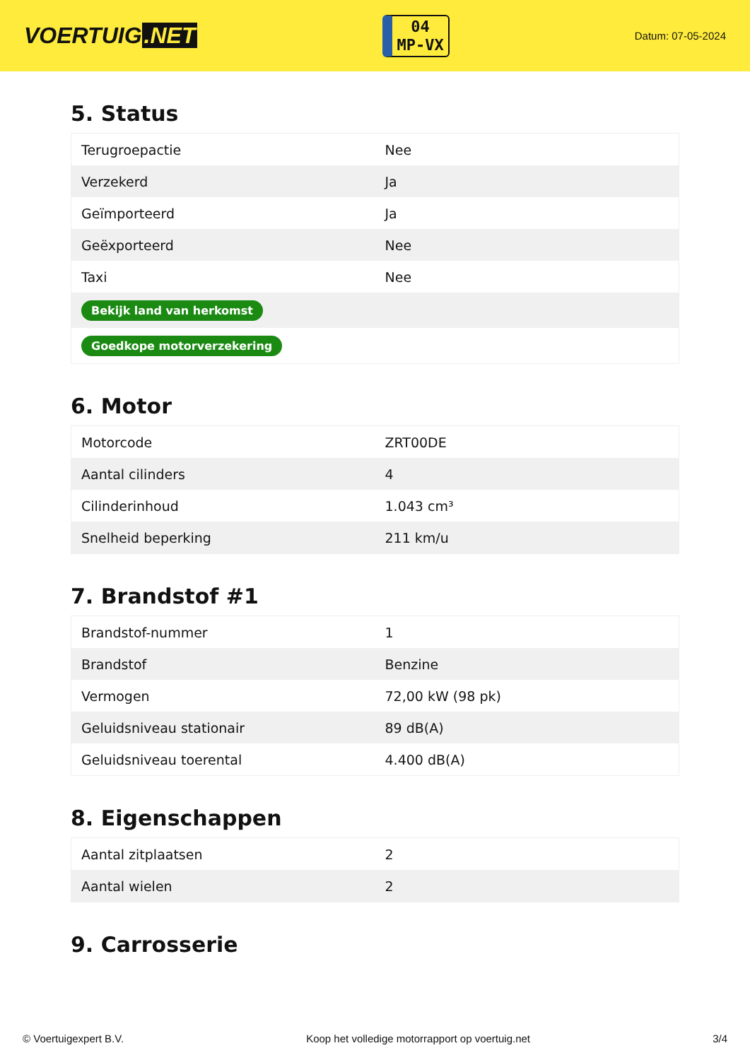VOERTUIG.NET
04
MP-VX
Datum: 07-05-2024
5. Status
| Terugroepactie | Nee |
| Verzekerd | Ja |
| Geïmporteerd | Ja |
| Geëxporteerd | Nee |
| Taxi | Nee |
| Bekijk land van herkomst | |
| Goedkope motorverzekering | |
6. Motor
| Motorcode | ZRT00DE |
| Aantal cilinders | 4 |
| Cilinderinhoud | 1.043 cm³ |
| Snelheid beperking | 211 km/u |
7. Brandstof #1
| Brandstof-nummer | 1 |
| Brandstof | Benzine |
| Vermogen | 72,00 kW (98 pk) |
| Geluidsniveau stationair | 89 dB(A) |
| Geluidsniveau toerental | 4.400 dB(A) |
8. Eigenschappen
| Aantal zitplaatsen | 2 |
| Aantal wielen | 2 |
9. Carrosserie
© Voertuigexpert B.V. Koop het volledige motorrapport op voertuig.net 3/4